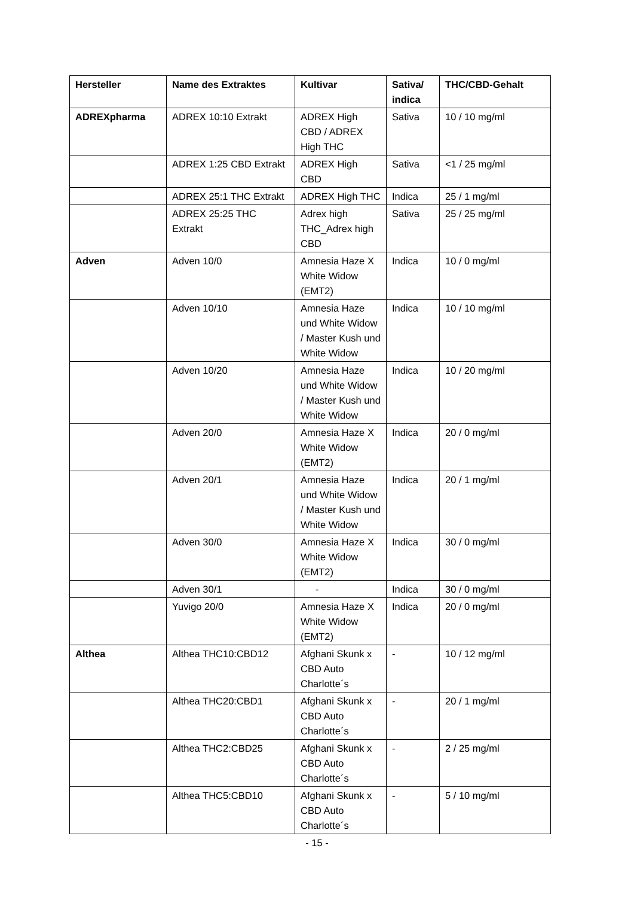| Hersteller | Name des Extraktes | Kultivar | Sativa/ indica | THC/CBD-Gehalt |
| --- | --- | --- | --- | --- |
| ADREXpharma | ADREX 10:10 Extrakt | ADREX High CBD / ADREX High THC | Sativa | 10 / 10 mg/ml |
| | ADREX 1:25 CBD Extrakt | ADREX High CBD | Sativa | <1 / 25 mg/ml |
| | ADREX 25:1 THC Extrakt | ADREX High THC | Indica | 25 / 1 mg/ml |
| | ADREX 25:25 THC Extrakt | Adrex high THC_Adrex high CBD | Sativa | 25 / 25 mg/ml |
| Adven | Adven 10/0 | Amnesia Haze X White Widow (EMT2) | Indica | 10 / 0 mg/ml |
| | Adven 10/10 | Amnesia Haze und White Widow / Master Kush und White Widow | Indica | 10 / 10 mg/ml |
| | Adven 10/20 | Amnesia Haze und White Widow / Master Kush und White Widow | Indica | 10 / 20 mg/ml |
| | Adven 20/0 | Amnesia Haze X White Widow (EMT2) | Indica | 20 / 0 mg/ml |
| | Adven 20/1 | Amnesia Haze und White Widow / Master Kush und White Widow | Indica | 20 / 1 mg/ml |
| | Adven 30/0 | Amnesia Haze X White Widow (EMT2) | Indica | 30 / 0 mg/ml |
| | Adven 30/1 | - | Indica | 30 / 0 mg/ml |
| | Yuvigo 20/0 | Amnesia Haze X White Widow (EMT2) | Indica | 20 / 0 mg/ml |
| Althea | Althea THC10:CBD12 | Afghani Skunk x CBD Auto Charlotte´s | - | 10 / 12 mg/ml |
| | Althea THC20:CBD1 | Afghani Skunk x CBD Auto Charlotte´s | - | 20 / 1 mg/ml |
| | Althea THC2:CBD25 | Afghani Skunk x CBD Auto Charlotte´s | - | 2 / 25 mg/ml |
| | Althea THC5:CBD10 | Afghani Skunk x CBD Auto Charlotte´s | - | 5 / 10 mg/ml |
- 15 -